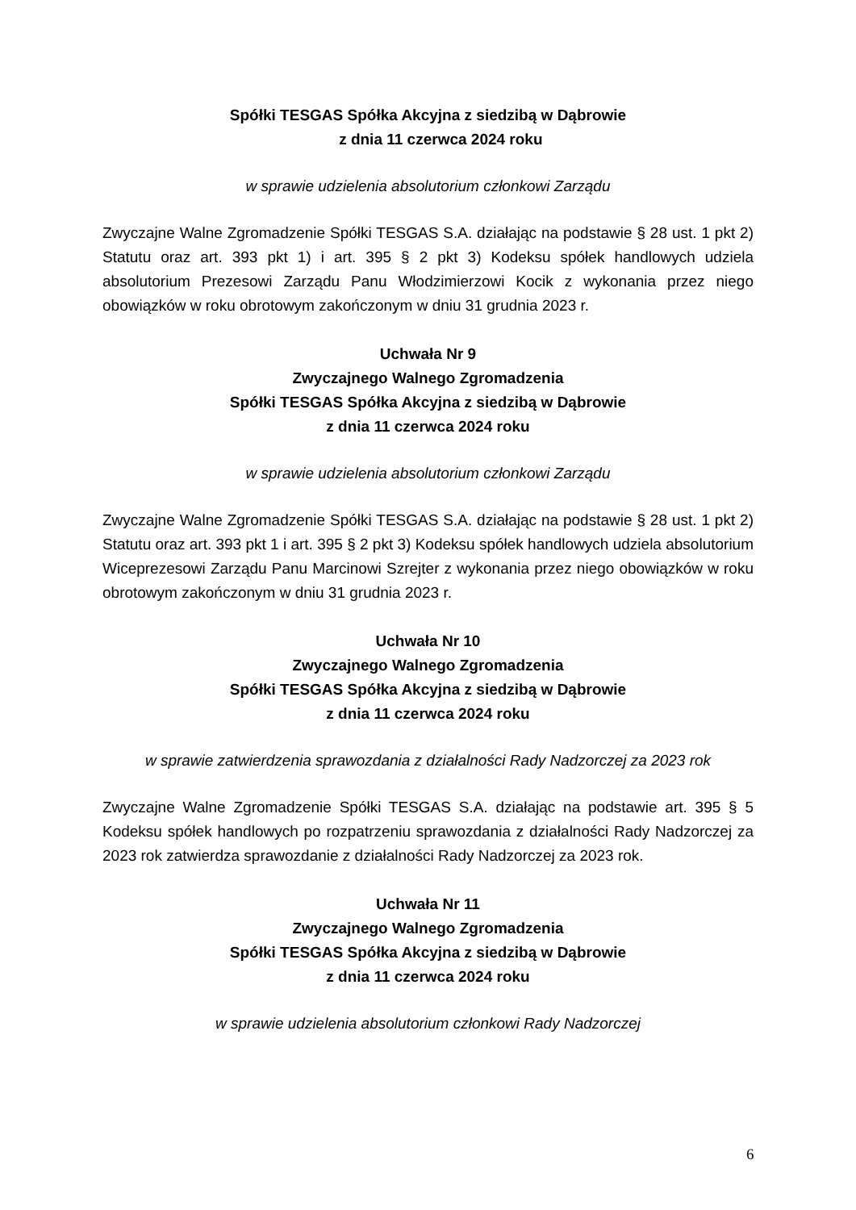Spółki TESGAS Spółka Akcyjna z siedzibą w Dąbrowie
z dnia 11 czerwca 2024 roku
w sprawie udzielenia absolutorium członkowi Zarządu
Zwyczajne Walne Zgromadzenie Spółki TESGAS S.A. działając na podstawie § 28 ust. 1 pkt 2) Statutu oraz art. 393 pkt 1) i art. 395 § 2 pkt 3) Kodeksu spółek handlowych udziela absolutorium Prezesowi Zarządu Panu Włodzimierzowi Kocik z wykonania przez niego obowiązków w roku obrotowym zakończonym w dniu 31 grudnia 2023 r.
Uchwała Nr 9
Zwyczajnego Walnego Zgromadzenia
Spółki TESGAS Spółka Akcyjna z siedzibą w Dąbrowie
z dnia 11 czerwca 2024 roku
w sprawie udzielenia absolutorium członkowi Zarządu
Zwyczajne Walne Zgromadzenie Spółki TESGAS S.A. działając na podstawie § 28 ust. 1 pkt 2) Statutu oraz art. 393 pkt 1 i art. 395 § 2 pkt 3) Kodeksu spółek handlowych udziela absolutorium Wiceprezesowi Zarządu Panu Marcinowi Szrejter z wykonania przez niego obowiązków w roku obrotowym zakończonym w dniu 31 grudnia 2023 r.
Uchwała Nr 10
Zwyczajnego Walnego Zgromadzenia
Spółki TESGAS Spółka Akcyjna z siedzibą w Dąbrowie
z dnia 11 czerwca 2024 roku
w sprawie zatwierdzenia sprawozdania z działalności Rady Nadzorczej za 2023 rok
Zwyczajne Walne Zgromadzenie Spółki TESGAS S.A. działając na podstawie art. 395 § 5 Kodeksu spółek handlowych po rozpatrzeniu sprawozdania z działalności Rady Nadzorczej za 2023 rok zatwierdza sprawozdanie z działalności Rady Nadzorczej za 2023 rok.
Uchwała Nr 11
Zwyczajnego Walnego Zgromadzenia
Spółki TESGAS Spółka Akcyjna z siedzibą w Dąbrowie
z dnia 11 czerwca 2024 roku
w sprawie udzielenia absolutorium członkowi Rady Nadzorczej
6